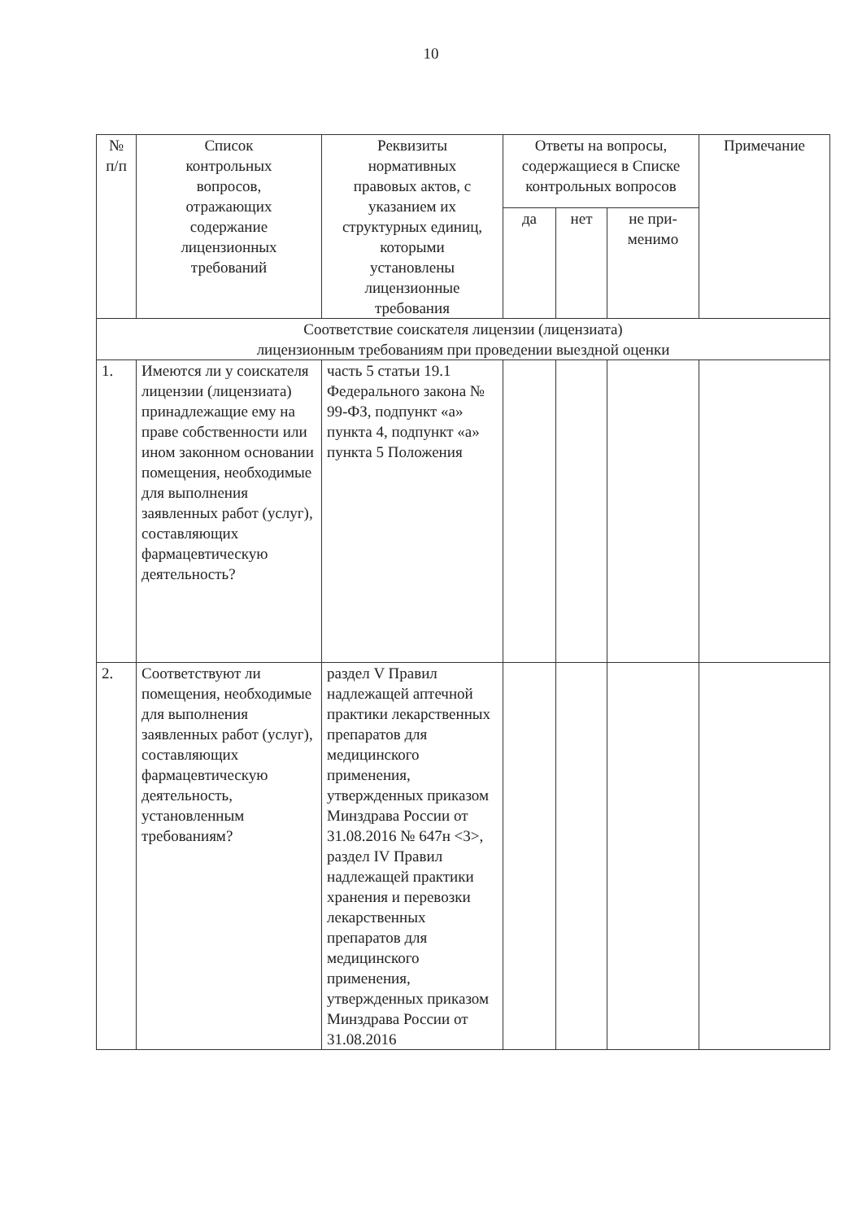10
| № п/п | Список контрольных вопросов, отражающих содержание лицензионных требований | Реквизиты нормативных правовых актов, с указанием их структурных единиц, которыми установлены лицензионные требования | Ответы на вопросы, содержащиеся в Списке контрольных вопросов | | | Примечание |
| --- | --- | --- | --- | --- | --- | --- |
| | | | да | нет | не при- менимо | |
| Соответствие соискателя лицензии (лицензиата) лицензионным требованиям при проведении выездной оценки | | | | | | |
| 1. | Имеются ли у соискателя лицензии (лицензиата) принадлежащие ему на праве собственности или ином законном основании помещения, необходимые для выполнения заявленных работ (услуг), составляющих фармацевтическую деятельность? | часть 5 статьи 19.1 Федерального закона № 99-ФЗ, подпункт «а» пункта 4, подпункт «а» пункта 5 Положения | | | | |
| 2. | Соответствуют ли помещения, необходимые для выполнения заявленных работ (услуг), составляющих фармацевтическую деятельность, установленным требованиям? | раздел V Правил надлежащей аптечной практики лекарственных препаратов для медицинского применения, утвержденных приказом Минздрава России от 31.08.2016 № 647н <3>, раздел IV Правил надлежащей практики хранения и перевозки лекарственных препаратов для медицинского применения, утвержденных приказом Минздрава России от 31.08.2016 | | | | |